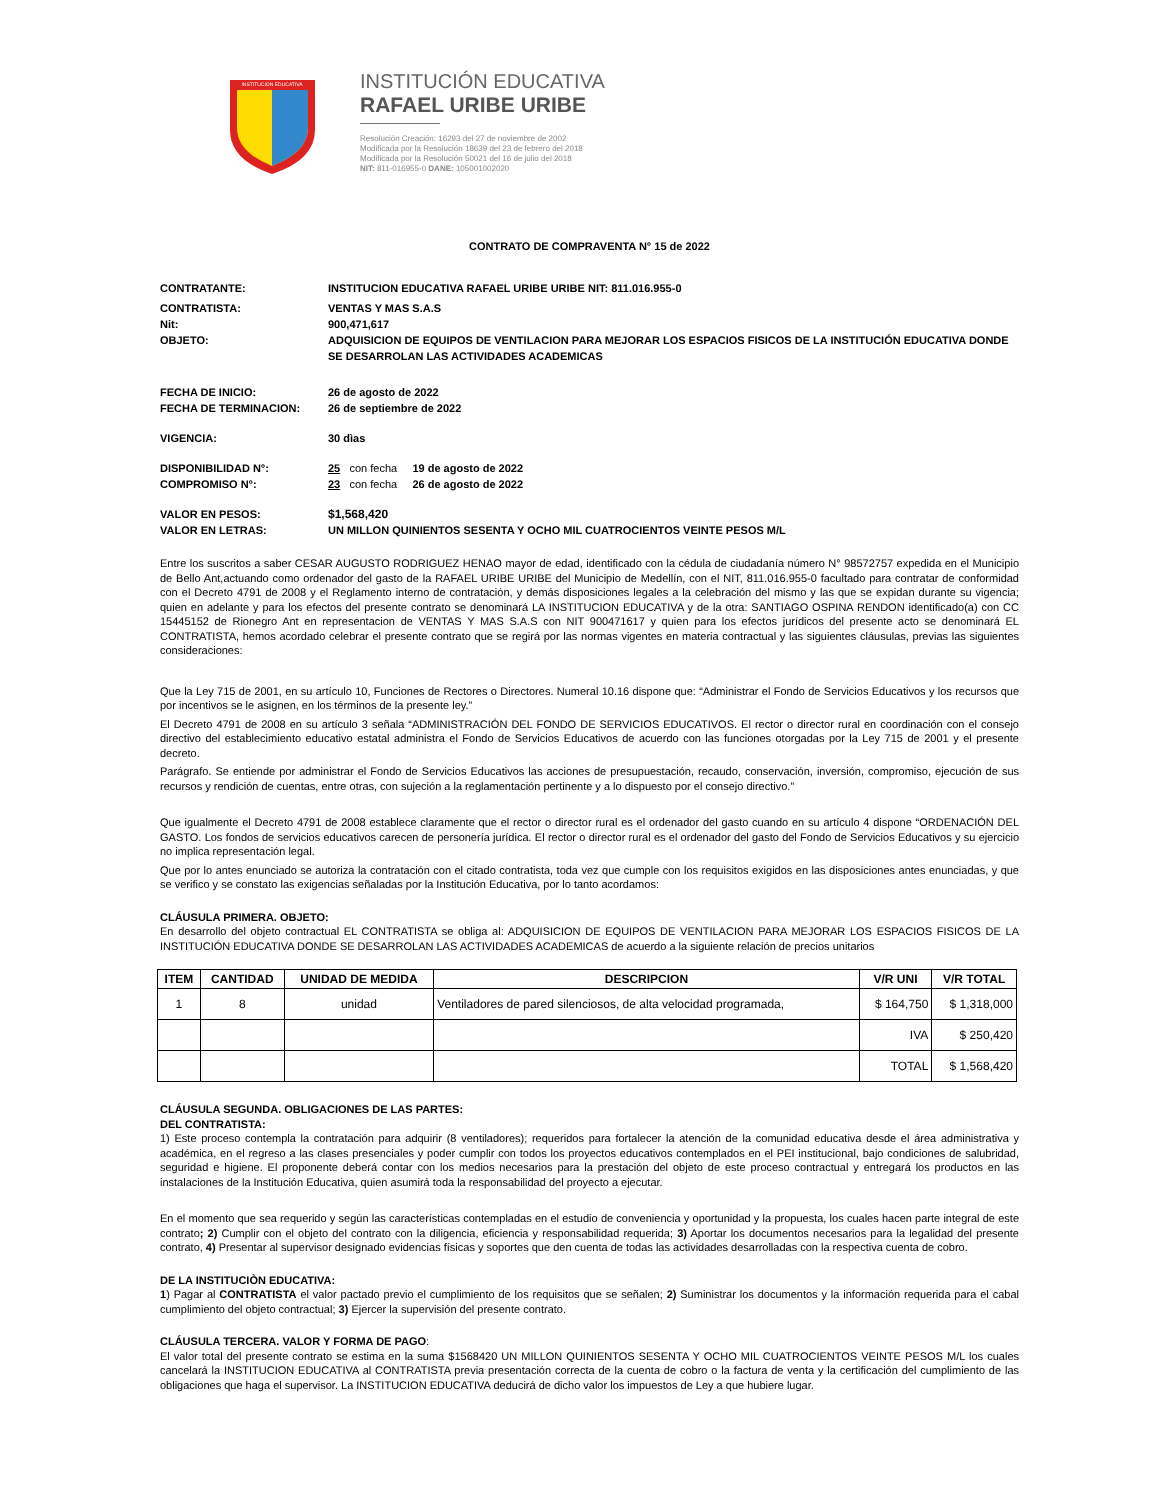INSTITUCION EDUCATIVA
INSTITUCIÓN EDUCATIVA
RAFAEL URIBE URIBE
Resolución Creación: 16293 del 27 de noviembre de 2002
Modificada por la Resolución 18639 del 23 de febrero del 2018
Modificada por la Resolución 50021 del 16 de julio del 2018
NIT: 811-016955-0 DANE: 105001002020
CONTRATO DE COMPRAVENTA N° 15 de 2022
CONTRATANTE: INSTITUCION EDUCATIVA RAFAEL URIBE URIBE NIT: 811.016.955-0
CONTRATISTA: VENTAS Y MAS S.A.S
Nit: 900,471,617
OBJETO: ADQUISICION DE EQUIPOS DE VENTILACION PARA MEJORAR LOS ESPACIOS FISICOS DE LA INSTITUCIÓN EDUCATIVA DONDE SE DESARROLAN LAS ACTIVIDADES ACADEMICAS
FECHA DE INICIO: 26 de agosto de 2022
FECHA DE TERMINACION: 26 de septiembre de 2022
VIGENCIA: 30 dìas
DISPONIBILIDAD N°: 25 con fecha 19 de agosto de 2022
COMPROMISO N°: 23 con fecha 26 de agosto de 2022
VALOR EN PESOS: $1,568,420
VALOR EN LETRAS: UN MILLON QUINIENTOS SESENTA Y OCHO MIL CUATROCIENTOS VEINTE PESOS M/L
Entre los suscritos a saber CESAR AUGUSTO RODRIGUEZ HENAO mayor de edad, identificado con la cédula de ciudadanía número N° 98572757 expedida en el Municipio de Bello Ant,actuando como ordenador del gasto de la RAFAEL URIBE URIBE del Municipio de Medellín, con el NIT, 811.016.955-0 facultado para contratar de conformidad con el Decreto 4791 de 2008 y el Reglamento interno de contratación, y demás disposiciones legales a la celebración del mismo y las que se expidan durante su vigencia; quien en adelante y para los efectos del presente contrato se denominará LA INSTITUCION EDUCATIVA y de la otra: SANTIAGO OSPINA RENDON identificado(a) con CC 15445152 de Rionegro Ant en representacion de VENTAS Y MAS S.A.S con NIT 900471617 y quien para los efectos jurídicos del presente acto se denominará EL CONTRATISTA, hemos acordado celebrar el presente contrato que se regirá por las normas vigentes en materia contractual y las siguientes cláusulas, previas las siguientes consideraciones:
Que la Ley 715 de 2001, en su artículo 10, Funciones de Rectores o Directores. Numeral 10.16 dispone que: “Administrar el Fondo de Servicios Educativos y los recursos que por incentivos se le asignen, en los términos de la presente ley.”
El Decreto 4791 de 2008 en su artículo 3 señala “ADMINISTRACIÓN DEL FONDO DE SERVICIOS EDUCATIVOS. El rector o director rural en coordinación con el consejo directivo del establecimiento educativo estatal administra el Fondo de Servicios Educativos de acuerdo con las funciones otorgadas por la Ley 715 de 2001 y el presente decreto.
Parágrafo. Se entiende por administrar el Fondo de Servicios Educativos las acciones de presupuestación, recaudo, conservación, inversión, compromiso, ejecución de sus recursos y rendición de cuentas, entre otras, con sujeción a la reglamentación pertinente y a lo dispuesto por el consejo directivo.”
Que igualmente el Decreto 4791 de 2008 establece claramente que el rector o director rural es el ordenador del gasto cuando en su artículo 4 dispone “ORDENACIÓN DEL GASTO. Los fondos de servicios educativos carecen de personería jurídica. El rector o director rural es el ordenador del gasto del Fondo de Servicios Educativos y su ejercicio no implica representación legal.
Que por lo antes enunciado se autoriza la contratación con el citado contratista, toda vez que cumple con los requisitos exigidos en las disposiciones antes enunciadas, y que se verifico y se constato las exigencias señaladas por la Institución Educativa, por lo tanto acordamos:
CLÁUSULA PRIMERA. OBJETO:
En desarrollo del objeto contractual EL CONTRATISTA se obliga al: ADQUISICION DE EQUIPOS DE VENTILACION PARA MEJORAR LOS ESPACIOS FISICOS DE LA INSTITUCIÓN EDUCATIVA DONDE SE DESARROLAN LAS ACTIVIDADES ACADEMICAS de acuerdo a la siguiente relación de precios unitarios
| ITEM | CANTIDAD | UNIDAD DE MEDIDA | DESCRIPCION | V/R UNI | V/R TOTAL |
| --- | --- | --- | --- | --- | --- |
| 1 | 8 | unidad | Ventiladores de pared silenciosos, de alta velocidad programada, | $ 164,750 | $ 1,318,000 |
| | | | | IVA | $ 250,420 |
| | | | | TOTAL | $ 1,568,420 |
CLÁUSULA SEGUNDA. OBLIGACIONES DE LAS PARTES:
DEL CONTRATISTA:
1) Este proceso contempla la contratación para adquirir (8 ventiladores); requeridos para fortalecer la atención de la comunidad educativa desde el área administrativa y académica, en el regreso a las clases presenciales y poder cumplir con todos los proyectos educativos contemplados en el PEI institucional, bajo condiciones de salubridad, seguridad e higiene. El proponente deberá contar con los medios necesarios para la prestación del objeto de este proceso contractual y entregará los productos en las instalaciones de la Institución Educativa, quien asumirá toda la responsabilidad del proyecto a ejecutar.
En el momento que sea requerido y según las características contempladas en el estudio de conveniencia y oportunidad y la propuesta, los cuales hacen parte integral de este contrato; 2) Cumplir con el objeto del contrato con la diligencia, eficiencia y responsabilidad requerida; 3) Aportar los documentos necesarios para la legalidad del presente contrato, 4) Presentar al supervisor designado evidencias físicas y soportes que den cuenta de todas las actividades desarrolladas con la respectiva cuenta de cobro.
DE LA INSTITUCIÒN EDUCATIVA:
1) Pagar al CONTRATISTA el valor pactado previo el cumplimiento de los requisitos que se señalen; 2) Suministrar los documentos y la información requerida para el cabal cumplimiento del objeto contractual; 3) Ejercer la supervisión del presente contrato.
CLÁUSULA TERCERA. VALOR Y FORMA DE PAGO:
El valor total del presente contrato se estima en la suma $1568420 UN MILLON QUINIENTOS SESENTA Y OCHO MIL CUATROCIENTOS VEINTE PESOS M/L los cuales cancelará la INSTITUCION EDUCATIVA al CONTRATISTA previa presentación correcta de la cuenta de cobro o la factura de venta y la certificación del cumplimiento de las obligaciones que haga el supervisor. La INSTITUCION EDUCATIVA deducirá de dicho valor los impuestos de Ley a que hubiere lugar.